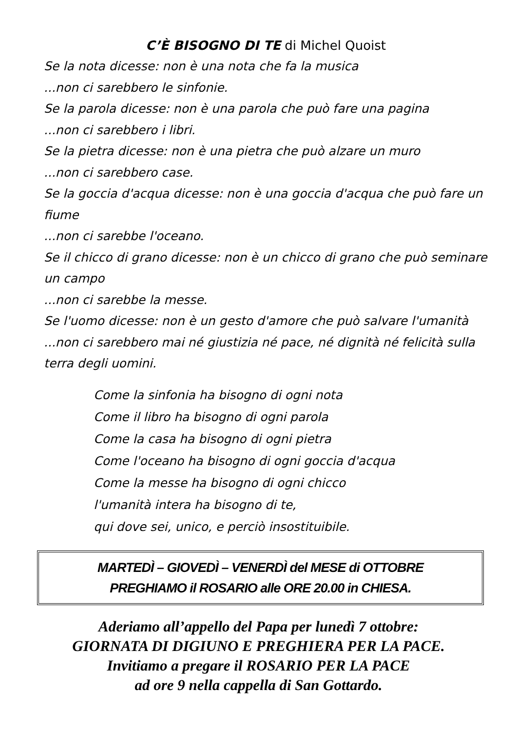C’È BISOGNO DI TE di Michel Quoist
Se la nota dicesse: non è una nota che fa la musica
...non ci sarebbero le sinfonie.
Se la parola dicesse: non è una parola che può fare una pagina
...non ci sarebbero i libri.
Se la pietra dicesse: non è una pietra che può alzare un muro
...non ci sarebbero case.
Se la goccia d'acqua dicesse: non è una goccia d'acqua che può fare un fiume
...non ci sarebbe l'oceano.
Se il chicco di grano dicesse: non è un chicco di grano che può seminare un campo
...non ci sarebbe la messe.
Se l'uomo dicesse: non è un gesto d'amore che può salvare l'umanità
...non ci sarebbero mai né giustizia né pace, né dignità né felicità sulla terra degli uomini.
Come la sinfonia ha bisogno di ogni nota
Come il libro ha bisogno di ogni parola
Come la casa ha bisogno di ogni pietra
Come l'oceano ha bisogno di ogni goccia d'acqua
Come la messe ha bisogno di ogni chicco
l'umanità intera ha bisogno di te,
qui dove sei, unico, e perciò insostituibile.
MARTEDÌ – GIOVEDÌ – VENERDÌ del MESE di OTTOBRE
PREGHIAMO il ROSARIO alle ORE 20.00 in CHIESA.
Aderiamo all’appello del Papa per lunedì 7 ottobre:
GIORNATA DI DIGIUNO E PREGHIERA PER LA PACE.
Invitiamo a pregare il ROSARIO PER LA PACE
ad ore 9 nella cappella di San Gottardo.